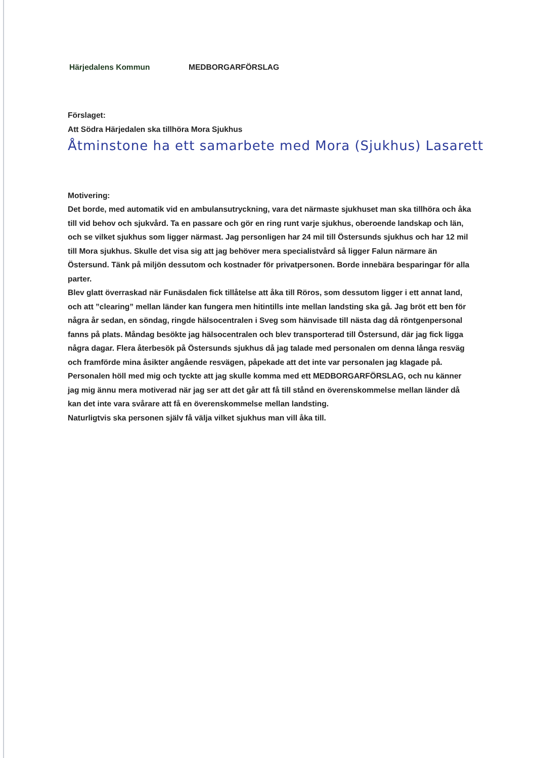Härjedalens Kommun MEDBORGARFÖRSLAG
Förslaget:
Att Södra Härjedalen ska tillhöra Mora Sjukhus
Åtminstone ha ett samarbete med Mora (Sjukhus) Lasarett
Motivering:
Det borde, med automatik vid en ambulansutryckning, vara det närmaste sjukhuset man ska tillhöra och åka till vid behov och sjukvård. Ta en passare och gör en ring runt varje sjukhus, oberoende landskap och län, och se vilket sjukhus som ligger närmast. Jag personligen har 24 mil till Östersunds sjukhus och har 12 mil till Mora sjukhus. Skulle det visa sig att jag behöver mera specialistvård så ligger Falun närmare än Östersund. Tänk på miljön dessutom och kostnader för privatpersonen. Borde innebära besparingar för alla parter.
Blev glatt överraskad när Funäsdalen fick tillåtelse att åka till Röros, som dessutom ligger i ett annat land, och att ”clearing” mellan länder kan fungera men hitintills inte mellan landsting ska gå. Jag bröt ett ben för några år sedan, en söndag, ringde hälsocentralen i Sveg som hänvisade till nästa dag då röntgenpersonal fanns på plats. Måndag besökte jag hälsocentralen och blev transporterad till Östersund, där jag fick ligga några dagar. Flera återbesök på Östersunds sjukhus då jag talade med personalen om denna långa resväg och framförde mina åsikter angående resvägen, påpekade att det inte var personalen jag klagade på. Personalen höll med mig och tyckte att jag skulle komma med ett MEDBORGARFÖRSLAG, och nu känner jag mig ännu mera motiverad när jag ser att det går att få till stånd en överenskommelse mellan länder då kan det inte vara svårare att få en överenskommelse mellan landsting.
Naturligtvis ska personen själv få välja vilket sjukhus man vill åka till.